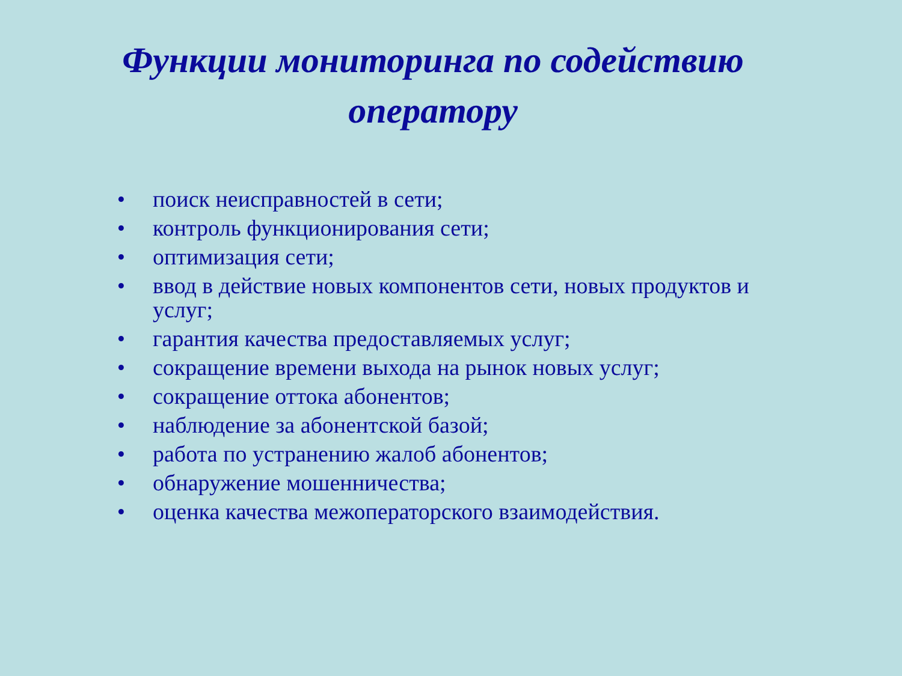Функции мониторинга по содействию
оператору
• поиск неисправностей в сети;
• контроль функционирования сети;
• оптимизация сети;
• ввод в действие новых компонентов сети, новых продуктов и услуг;
• гарантия качества предоставляемых услуг;
• сокращение времени выхода на рынок новых услуг;
• сокращение оттока абонентов;
• наблюдение за абонентской базой;
• работа по устранению жалоб абонентов;
• обнаружение мошенничества;
• оценка качества межоператорского взаимодействия.